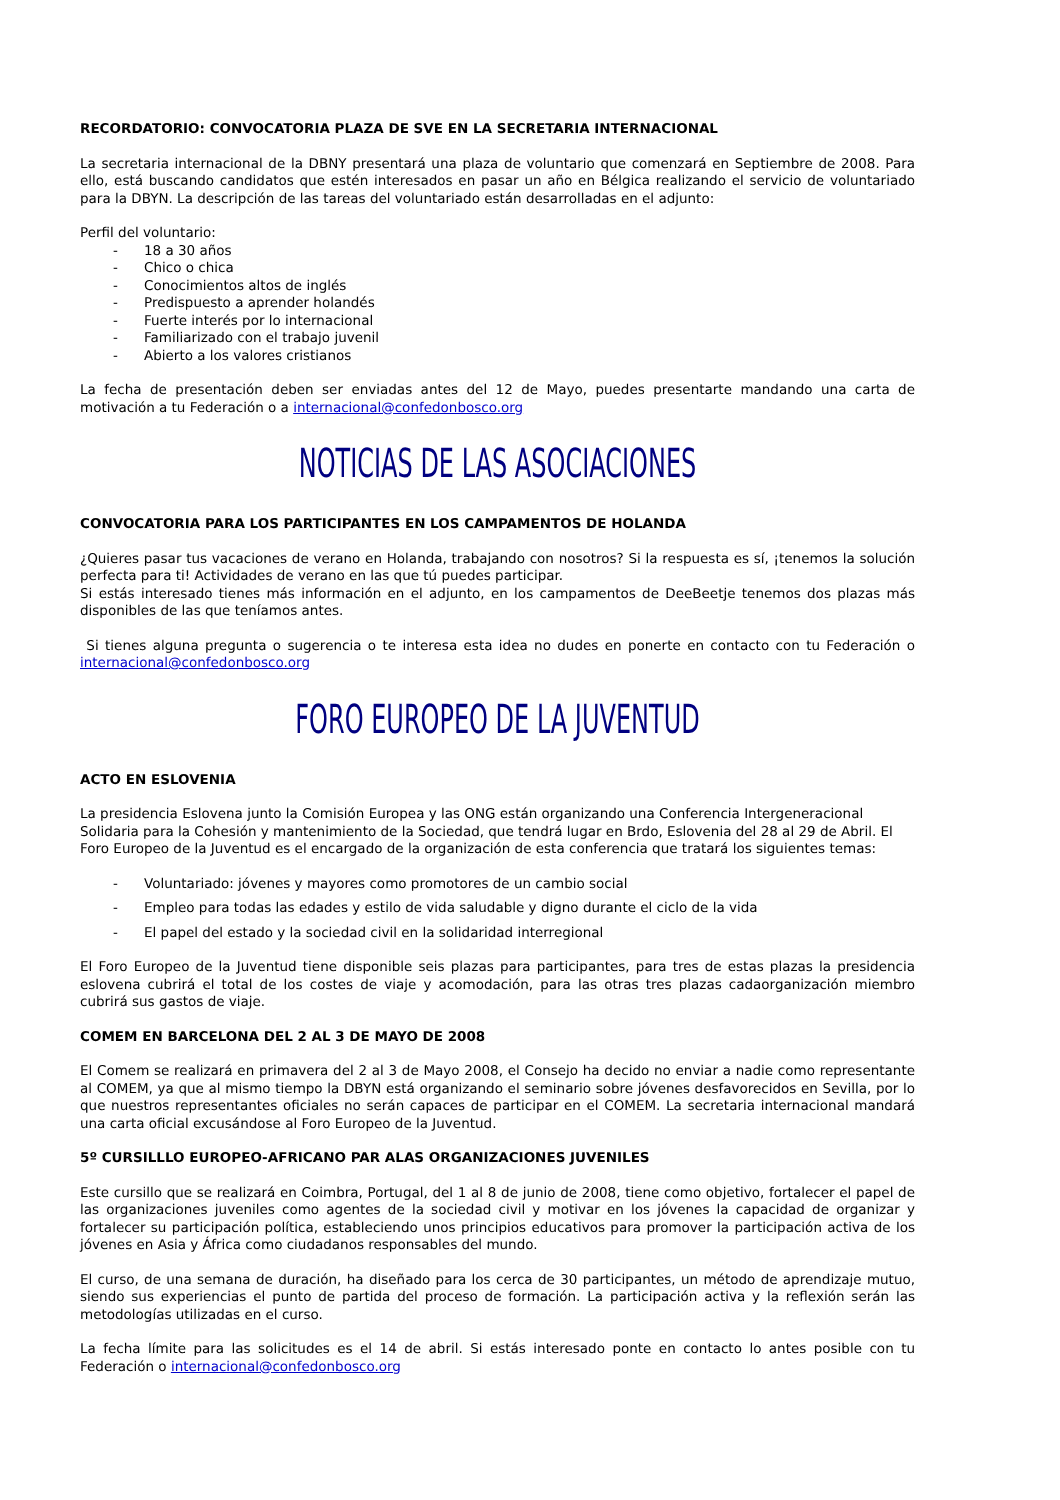RECORDATORIO: CONVOCATORIA PLAZA DE SVE EN LA SECRETARIA INTERNACIONAL
La secretaria internacional de la DBNY presentará una plaza de voluntario que comenzará en Septiembre de 2008. Para ello, está buscando candidatos que estén interesados en pasar un año en Bélgica realizando el servicio de voluntariado para la DBYN. La descripción de las tareas del voluntariado están desarrolladas en el adjunto:
Perfil del voluntario:
- 18 a 30 años
- Chico o chica
- Conocimientos altos de inglés
- Predispuesto a aprender holandés
- Fuerte interés por lo internacional
- Familiarizado con el trabajo juvenil
- Abierto a los valores cristianos
La fecha de presentación deben ser enviadas antes del 12 de Mayo, puedes presentarte mandando una carta de motivación a tu Federación o a internacional@confedonbosco.org
NOTICIAS DE LAS ASOCIACIONES
CONVOCATORIA PARA LOS PARTICIPANTES EN LOS CAMPAMENTOS DE HOLANDA
¿Quieres pasar tus vacaciones de verano en Holanda, trabajando con nosotros? Si la respuesta es sí, ¡tenemos la solución perfecta para ti! Actividades de verano en las que tú puedes participar.
Si estás interesado tienes más información en el adjunto, en los campamentos de DeeBeetje tenemos dos plazas más disponibles de las que teníamos antes.
Si tienes alguna pregunta o sugerencia o te interesa esta idea no dudes en ponerte en contacto con tu Federación o internacional@confedonbosco.org
FORO EUROPEO DE LA JUVENTUD
ACTO EN ESLOVENIA
La presidencia Eslovena junto la Comisión Europea y las ONG están organizando una Conferencia Intergeneracional Solidaria para la Cohesión y mantenimiento de la Sociedad, que tendrá lugar en Brdo, Eslovenia del 28 al 29 de Abril. El Foro Europeo de la Juventud es el encargado de la organización de esta conferencia que tratará los siguientes temas:
- Voluntariado: jóvenes y mayores como promotores de un cambio social
- Empleo para todas las edades y estilo de vida saludable y digno durante el ciclo de la vida
- El papel del estado y la sociedad civil en la solidaridad interregional
El Foro Europeo de la Juventud tiene disponible seis plazas para participantes, para tres de estas plazas la presidencia eslovena cubrirá el total de los costes de viaje y acomodación, para las otras tres plazas cadaorganización miembro cubrirá sus gastos de viaje.
COMEM EN BARCELONA DEL 2 AL 3 DE MAYO DE 2008
El Comem se realizará en primavera del 2 al 3 de Mayo 2008, el Consejo ha decido no enviar a nadie como representante al COMEM, ya que al mismo tiempo la DBYN está organizando el seminario sobre jóvenes desfavorecidos en Sevilla, por lo que nuestros representantes oficiales no serán capaces de participar en el COMEM. La secretaria internacional mandará una carta oficial excusándose al Foro Europeo de la Juventud.
5º CURSILLLO EUROPEO-AFRICANO PAR ALAS ORGANIZACIONES JUVENILES
Este cursillo que se realizará en Coimbra, Portugal, del 1 al 8 de junio de 2008, tiene como objetivo, fortalecer el papel de las organizaciones juveniles como agentes de la sociedad civil y motivar en los jóvenes la capacidad de organizar y fortalecer su participación política, estableciendo unos principios educativos para promover la participación activa de los jóvenes en Asia y África como ciudadanos responsables del mundo.
El curso, de una semana de duración, ha diseñado para los cerca de 30 participantes, un método de aprendizaje mutuo, siendo sus experiencias el punto de partida del proceso de formación. La participación activa y la reflexión serán las metodologías utilizadas en el curso.
La fecha límite para las solicitudes es el 14 de abril. Si estás interesado ponte en contacto lo antes posible con tu Federación o internacional@confedonbosco.org